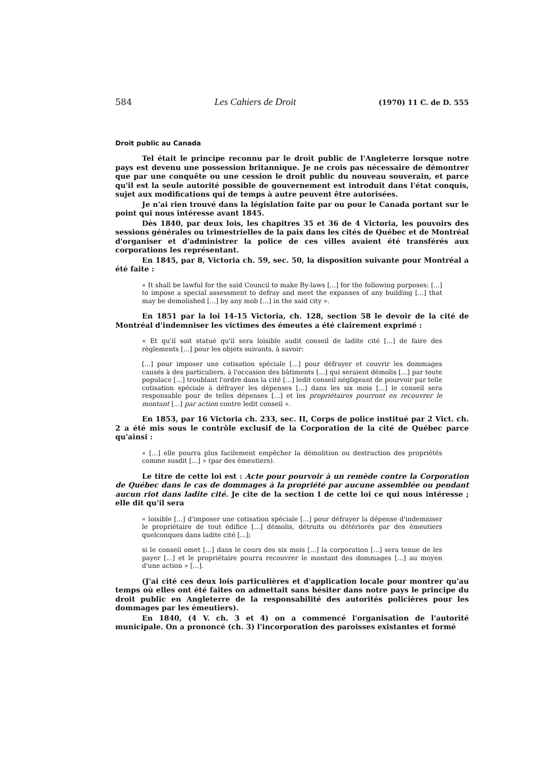584 Les Cahiers de Droit (1970) 11 C. de D. 555
Droit public au Canada
Tel était le principe reconnu par le droit public de l'Angleterre lorsque notre pays est devenu une possession britannique. Je ne crois pas nécessaire de démontrer que par une conquête ou une cession le droit public du nouveau souverain, et parce qu'il est la seule autorité possible de gouvernement est introduit dans l'état conquis, sujet aux modifications qui de temps à autre peuvent être autorisées.
Je n'ai rien trouvé dans la législation faite par ou pour le Canada portant sur le point qui nous intéresse avant 1845.
Dès 1840, par deux lois, les chapitres 35 et 36 de 4 Victoria, les pouvoirs des sessions générales ou trimestrielles de la paix dans les cités de Québec et de Montréal d'organiser et d'administrer la police de ces villes avaient été transférés aux corporations les représentant.
En 1845, par 8, Victoria ch. 59, sec. 50, la disposition suivante pour Montréal a été faite :
« It shall be lawful for the said Council to make By-laws [...] for the following purposes: [...] to impose a special assessment to defray and meet the expanses of any building [...] that may be demolished [...] by any mob [...] in the said city ».
En 1851 par la loi 14-15 Victoria, ch. 128, section 58 le devoir de la cité de Montréal d'indemniser les victimes des émeutes a été clairement exprimé :
« Et qu'il soit statué qu'il sera loisible audit conseil de ladite cité [...] de faire des règlements [...] pour les objets suivants, à savoir:
[...] pour imposer une cotisation spéciale [...] pour défrayer et couvrir les dommages causés à des particuliers, à l'occasion des bâtiments [...] qui seraient démolis [...] par toute populace [...] troublant l'ordre dans la cité [...] ledit conseil négligeant de pourvoir par telle cotisation spéciale à défrayer les dépenses [...] dans les six mois [...] le conseil sera responsable pour de telles dépenses [...] et les propriétaires pourront en recouvrer le montant [...] par action contre ledit conseil ».
En 1853, par 16 Victoria ch. 233, sec. II, Corps de police institué par 2 Vict. ch. 2 a été mis sous le contrôle exclusif de la Corporation de la cité de Québec parce qu'ainsi :
« [...] elle pourra plus facilement empêcher la démolition ou destruction des propriétés comme susdit [...] » (par des émeutiers).
Le titre de cette loi est : Acte pour pourvoir à un remède contre la Corporation de Québec dans le cas de dommages à la propriété par aucune assemblée ou pendant aucun riot dans ladite cité. Je cite de la section I de cette loi ce qui nous intéresse ; elle dit qu'il sera
« loisible [...] d'imposer une cotisation spéciale [...] pour défrayer la dépense d'indemniser le propriétaire de tout édifice [...] démolis, détruits ou détériorés par des émeutiers quelconques dans ladite cité [...];
si le conseil omet [...] dans le cours des six mois [...] la corporation [...] sera tenue de les payer [...] et le propriétaire pourra recouvrer le montant des dommages [...] au moyen d'une action » [...].
(J'ai cité ces deux lois particulières et d'application locale pour montrer qu'au temps où elles ont été faites on admettait sans hésiter dans notre pays le principe du droit public en Angleterre de la responsabilité des autorités policières pour les dommages par les émeutiers).
En 1840, (4 V. ch. 3 et 4) on a commencé l'organisation de l'autorité municipale. On a prononcé (ch. 3) l'incorporation des paroisses existantes et formé